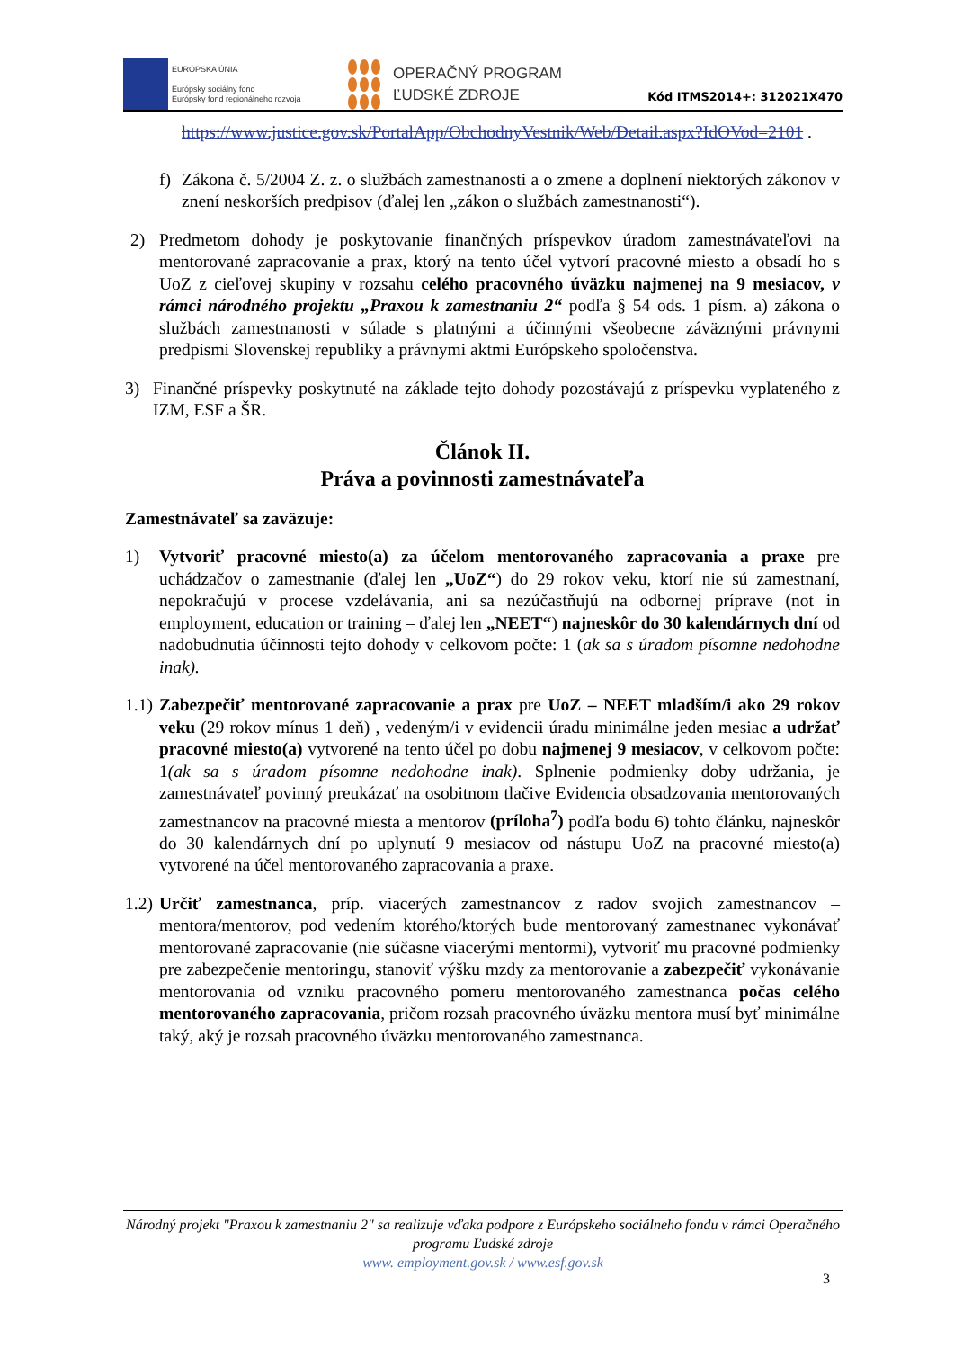EURÓPSKA ÚNIA
Európsky sociálny fond
Európsky fond regionálneho rozvoja
OPERAČNÝ PROGRAM
ĽUDSKÉ ZDROJE
Kód ITMS2014+: 312021X470
https://www.justice.gov.sk/PortalApp/ObchodnyVestnik/Web/Detail.aspx?IdOVod=2101 .
f) Zákona č. 5/2004 Z. z. o službách zamestnanosti a o zmene a doplnení niektorých zákonov v znení neskorších predpisov (ďalej len „zákon o službách zamestnanosti“).
2) Predmetom dohody je poskytovanie finančných príspevkov úradom zamestnávateľovi na mentorované zapracovanie a prax, ktorý na tento účel vytvorí pracovné miesto a obsadí ho s UoZ z cieľovej skupiny v rozsahu celého pracovného úväzku najmenej na 9 mesiacov, v rámci národného projektu „Praxou k zamestnaniu 2“ podľa § 54 ods. 1 písm. a) zákona o službách zamestnanosti v súlade s platnými a účinnými všeobecne záväznými právnymi predpismi Slovenskej republiky a právnymi aktmi Európskeho spoločenstva.
3) Finančné príspevky poskytnuté na základe tejto dohody pozostávajú z príspevku vyplateného z IZM, ESF a ŠR.
Článok II.
Práva a povinnosti zamestnávateľa
Zamestnávateľ sa zaväzuje:
1) Vytvoriť pracovné miesto(a) za účelom mentorovaného zapracovania a praxe pre uchádzačov o zamestnanie (ďalej len „UoZ“) do 29 rokov veku, ktorí nie sú zamestnaní, nepokračujú v procese vzdelávania, ani sa nezúčastňujú na odbornej príprave (not in employment, education or training – ďalej len „NEET“) najneskôr do 30 kalendárnych dní od nadobudnutia účinnosti tejto dohody v celkovom počte: 1 (ak sa s úradom písomne nedohodne inak).
1.1) Zabezpečiť mentorované zapracovanie a prax pre UoZ – NEET mladším/i ako 29 rokov veku (29 rokov mínus 1 deň) , vedeným/i v evidencii úradu minimálne jeden mesiac a udržať pracovné miesto(a) vytvorené na tento účel po dobu najmenej 9 mesiacov, v celkovom počte: 1(ak sa s úradom písomne nedohodne inak). Splnenie podmienky doby udržania, je zamestnávateľ povinný preukázať na osobitnom tlačive Evidencia obsadzovania mentorovaných zamestnancov na pracovné miesta a mentorov (príloha<sup>7</sup>) podľa bodu 6) tohto článku, najneskôr do 30 kalendárnych dní po uplynutí 9 mesiacov od nástupu UoZ na pracovné miesto(a) vytvorené na účel mentorovaného zapracovania a praxe.
1.2) Určiť zamestnanca, príp. viacerých zamestnancov z radov svojich zamestnancov – mentora/mentorov, pod vedením ktorého/ktorých bude mentorovaný zamestnanec vykonávať mentorované zapracovanie (nie súčasne viacerými mentormi), vytvoriť mu pracovné podmienky pre zabezpečenie mentoringu, stanoviť výšku mzdy za mentorovanie a zabezpečiť vykonávanie mentorovania od vzniku pracovného pomeru mentorovaného zamestnanca počas celého mentorovaného zapracovania, pričom rozsah pracovného úväzku mentora musí byť minimálne taký, aký je rozsah pracovného úväzku mentorovaného zamestnanca.
Národný projekt "Praxou k zamestnaniu 2" sa realizuje vďaka podpore z Európskeho sociálneho fondu v rámci Operačného programu Ľudské zdroje
www. employment.gov.sk / www.esf.gov.sk
3